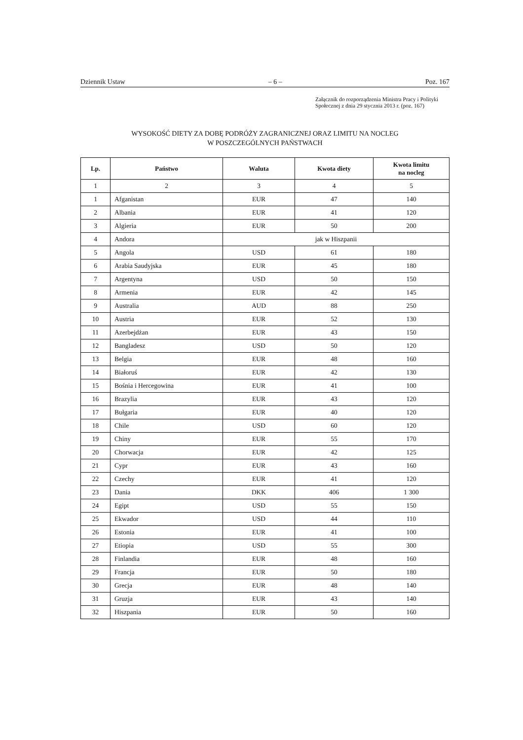Dziennik Ustaw – 6 – Poz. 167
Załącznik do rozporządzenia Ministra Pracy i Polityki Społecznej z dnia 29 stycznia 2013 r. (poz. 167)
WYSOKOŚĆ DIETY ZA DOBĘ PODRÓŻY ZAGRANICZNEJ ORAZ LIMITU NA NOCLEG
W POSZCZEGÓLNYCH PAŃSTWACH
| Lp. | Państwo | Waluta | Kwota diety | Kwota limitu na nocleg |
| --- | --- | --- | --- | --- |
| 1 | 2 | 3 | 4 | 5 |
| 1 | Afganistan | EUR | 47 | 140 |
| 2 | Albania | EUR | 41 | 120 |
| 3 | Algieria | EUR | 50 | 200 |
| 4 | Andora | jak w Hiszpanii | | |
| 5 | Angola | USD | 61 | 180 |
| 6 | Arabia Saudyjska | EUR | 45 | 180 |
| 7 | Argentyna | USD | 50 | 150 |
| 8 | Armenia | EUR | 42 | 145 |
| 9 | Australia | AUD | 88 | 250 |
| 10 | Austria | EUR | 52 | 130 |
| 11 | Azerbejdżan | EUR | 43 | 150 |
| 12 | Bangladesz | USD | 50 | 120 |
| 13 | Belgia | EUR | 48 | 160 |
| 14 | Białoruś | EUR | 42 | 130 |
| 15 | Bośnia i Hercegowina | EUR | 41 | 100 |
| 16 | Brazylia | EUR | 43 | 120 |
| 17 | Bułgaria | EUR | 40 | 120 |
| 18 | Chile | USD | 60 | 120 |
| 19 | Chiny | EUR | 55 | 170 |
| 20 | Chorwacja | EUR | 42 | 125 |
| 21 | Cypr | EUR | 43 | 160 |
| 22 | Czechy | EUR | 41 | 120 |
| 23 | Dania | DKK | 406 | 1 300 |
| 24 | Egipt | USD | 55 | 150 |
| 25 | Ekwador | USD | 44 | 110 |
| 26 | Estonia | EUR | 41 | 100 |
| 27 | Etiopia | USD | 55 | 300 |
| 28 | Finlandia | EUR | 48 | 160 |
| 29 | Francja | EUR | 50 | 180 |
| 30 | Grecja | EUR | 48 | 140 |
| 31 | Gruzja | EUR | 43 | 140 |
| 32 | Hiszpania | EUR | 50 | 160 |